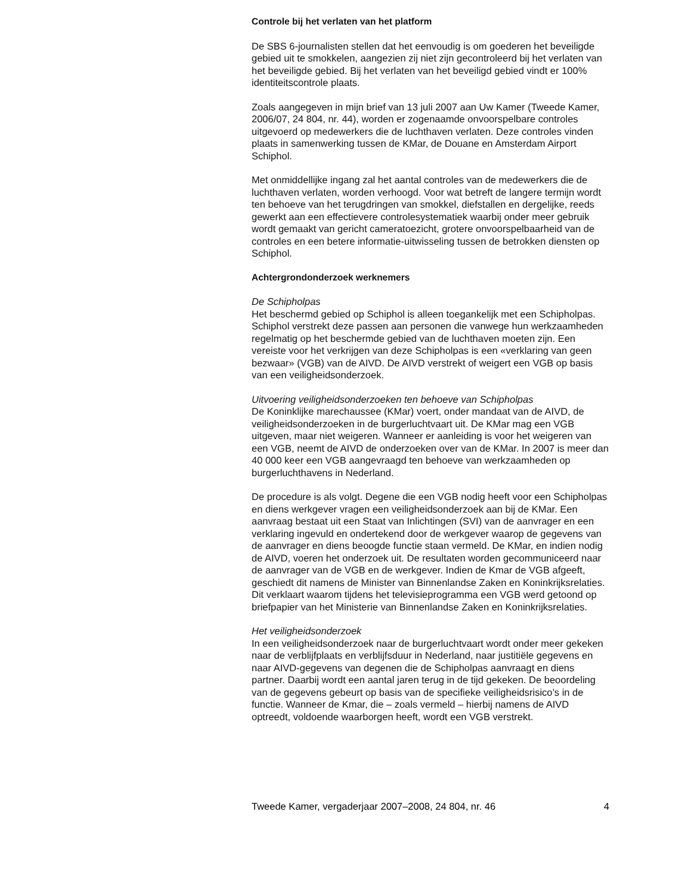Controle bij het verlaten van het platform
De SBS 6-journalisten stellen dat het eenvoudig is om goederen het beveiligde gebied uit te smokkelen, aangezien zij niet zijn gecontroleerd bij het verlaten van het beveiligde gebied. Bij het verlaten van het beveiligd gebied vindt er 100% identiteitscontrole plaats.
Zoals aangegeven in mijn brief van 13 juli 2007 aan Uw Kamer (Tweede Kamer, 2006/07, 24 804, nr. 44), worden er zogenaamde onvoorspelbare controles uitgevoerd op medewerkers die de luchthaven verlaten. Deze controles vinden plaats in samenwerking tussen de KMar, de Douane en Amsterdam Airport Schiphol.
Met onmiddellijke ingang zal het aantal controles van de medewerkers die de luchthaven verlaten, worden verhoogd. Voor wat betreft de langere termijn wordt ten behoeve van het terugdringen van smokkel, diefstallen en dergelijke, reeds gewerkt aan een effectievere controlesystematiek waarbij onder meer gebruik wordt gemaakt van gericht cameratoezicht, grotere onvoorspelbaarheid van de controles en een betere informatie-uitwisseling tussen de betrokken diensten op Schiphol.
Achtergrondonderzoek werknemers
De Schipholpas
Het beschermd gebied op Schiphol is alleen toegankelijk met een Schipholpas. Schiphol verstrekt deze passen aan personen die vanwege hun werkzaamheden regelmatig op het beschermde gebied van de luchthaven moeten zijn. Een vereiste voor het verkrijgen van deze Schipholpas is een «verklaring van geen bezwaar» (VGB) van de AIVD. De AIVD verstrekt of weigert een VGB op basis van een veiligheidsonderzoek.
Uitvoering veiligheidsonderzoeken ten behoeve van Schipholpas
De Koninklijke marechaussee (KMar) voert, onder mandaat van de AIVD, de veiligheidsonderzoeken in de burgerluchtvaart uit. De KMar mag een VGB uitgeven, maar niet weigeren. Wanneer er aanleiding is voor het weigeren van een VGB, neemt de AIVD de onderzoeken over van de KMar. In 2007 is meer dan 40 000 keer een VGB aangevraagd ten behoeve van werkzaamheden op burgerluchthavens in Nederland.
De procedure is als volgt. Degene die een VGB nodig heeft voor een Schipholpas en diens werkgever vragen een veiligheidsonderzoek aan bij de KMar. Een aanvraag bestaat uit een Staat van Inlichtingen (SVI) van de aanvrager en een verklaring ingevuld en ondertekend door de werkgever waarop de gegevens van de aanvrager en diens beoogde functie staan vermeld. De KMar, en indien nodig de AIVD, voeren het onderzoek uit. De resultaten worden gecommuniceerd naar de aanvrager van de VGB en de werkgever. Indien de Kmar de VGB afgeeft, geschiedt dit namens de Minister van Binnenlandse Zaken en Koninkrijksrelaties. Dit verklaart waarom tijdens het televisieprogramma een VGB werd getoond op briefpapier van het Ministerie van Binnenlandse Zaken en Koninkrijksrelaties.
Het veiligheidsonderzoek
In een veiligheidsonderzoek naar de burgerluchtvaart wordt onder meer gekeken naar de verblijfplaats en verblijfsduur in Nederland, naar justitiële gegevens en naar AIVD-gegevens van degenen die de Schipholpas aanvraagt en diens partner. Daarbij wordt een aantal jaren terug in de tijd gekeken. De beoordeling van de gegevens gebeurt op basis van de specifieke veiligheidsrisico’s in de functie. Wanneer de Kmar, die – zoals vermeld – hierbij namens de AIVD optreedt, voldoende waarborgen heeft, wordt een VGB verstrekt.
Tweede Kamer, vergaderjaar 2007–2008, 24 804, nr. 46 4